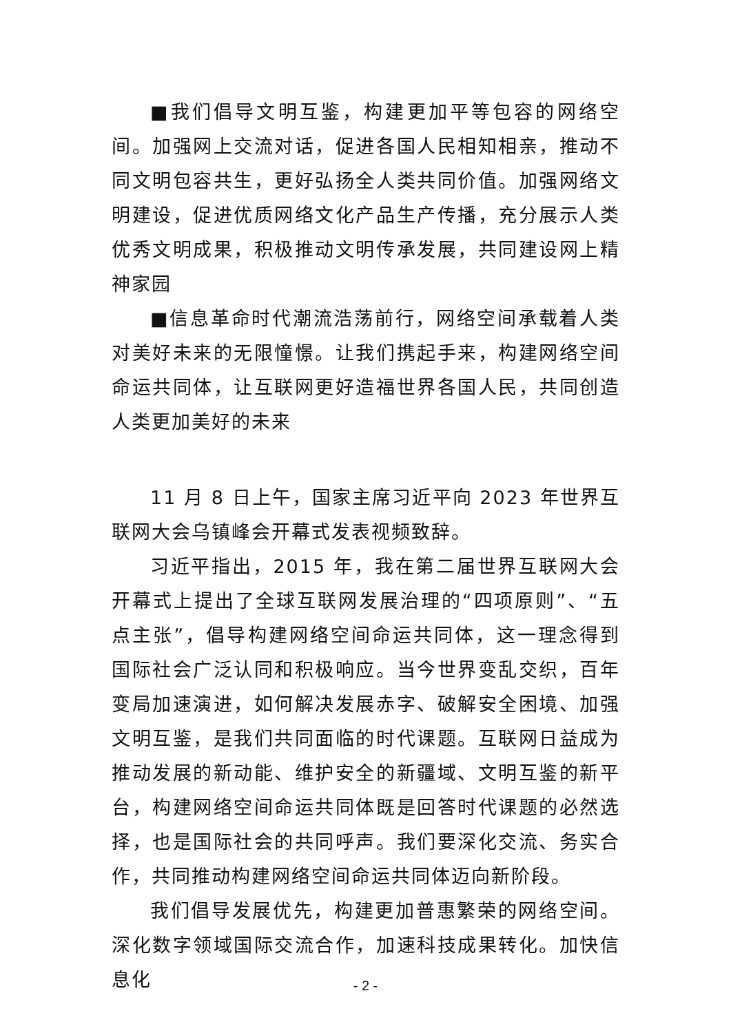■我们倡导文明互鉴，构建更加平等包容的网络空间。加强网上交流对话，促进各国人民相知相亲，推动不同文明包容共生，更好弘扬全人类共同价值。加强网络文明建设，促进优质网络文化产品生产传播，充分展示人类优秀文明成果，积极推动文明传承发展，共同建设网上精神家园
■信息革命时代潮流浩荡前行，网络空间承载着人类对美好未来的无限憧憬。让我们携起手来，构建网络空间命运共同体，让互联网更好造福世界各国人民，共同创造人类更加美好的未来
11 月 8 日上午，国家主席习近平向 2023 年世界互联网大会乌镇峰会开幕式发表视频致辞。
习近平指出，2015 年，我在第二届世界互联网大会开幕式上提出了全球互联网发展治理的“四项原则”、“五点主张”，倡导构建网络空间命运共同体，这一理念得到国际社会广泛认同和积极响应。当今世界变乱交织，百年变局加速演进，如何解决发展赤字、破解安全困境、加强文明互鉴，是我们共同面临的时代课题。互联网日益成为推动发展的新动能、维护安全的新疆域、文明互鉴的新平台，构建网络空间命运共同体既是回答时代课题的必然选择，也是国际社会的共同呼声。我们要深化交流、务实合作，共同推动构建网络空间命运共同体迈向新阶段。
我们倡导发展优先，构建更加普惠繁荣的网络空间。深化数字领域国际交流合作，加速科技成果转化。加快信息化
- 2 -